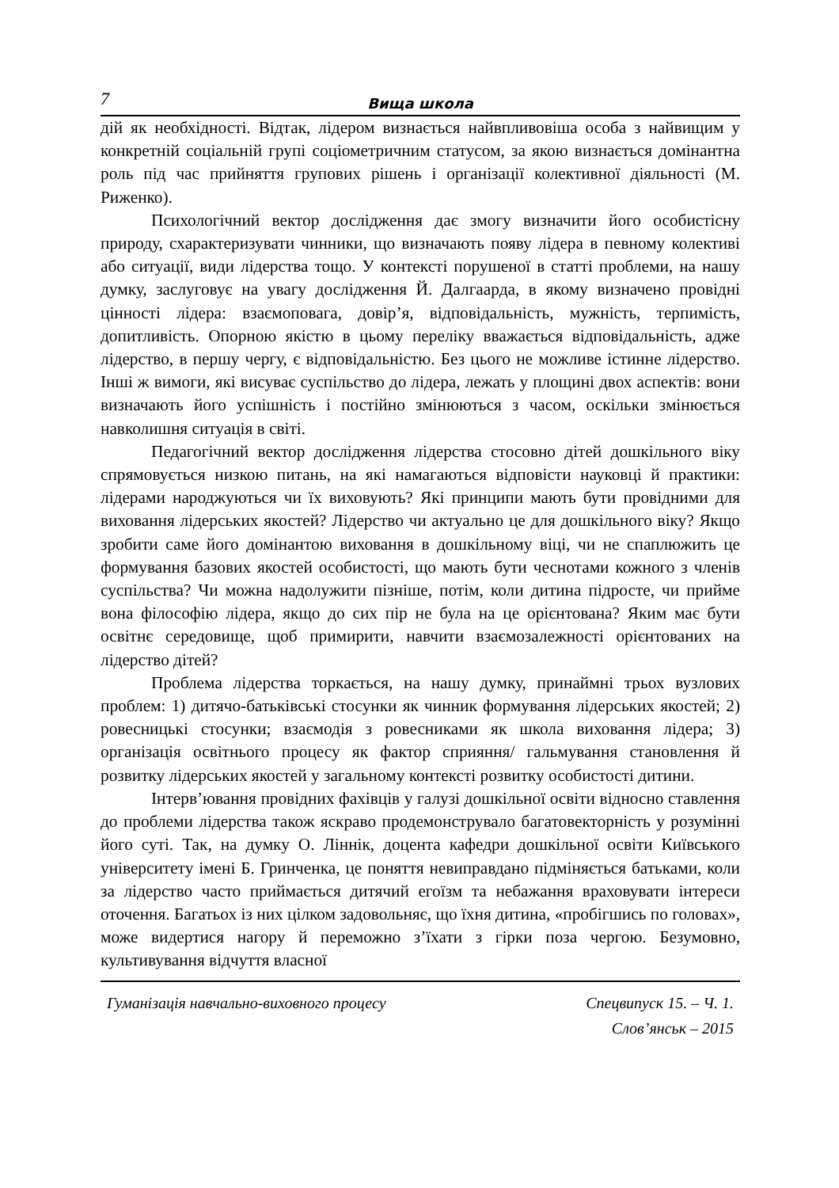7
Вища школа
дій як необхідності. Відтак, лідером визнається найвпливовіша особа з найвищим у конкретній соціальній групі соціометричним статусом, за якою визнається домінантна роль під час прийняття групових рішень і організації колективної діяльності (М. Риженко).
Психологічний вектор дослідження дає змогу визначити його особистісну природу, схарактеризувати чинники, що визначають появу лідера в певному колективі або ситуації, види лідерства тощо. У контексті порушеної в статті проблеми, на нашу думку, заслуговує на увагу дослідження Й. Далгаарда, в якому визначено провідні цінності лідера: взаємоповага, довір’я, відповідальність, мужність, терпимість, допитливість. Опорною якістю в цьому переліку вважається відповідальність, адже лідерство, в першу чергу, є відповідальністю. Без цього не можливе істинне лідерство. Інші ж вимоги, які висуває суспільство до лідера, лежать у площині двох аспектів: вони визначають його успішність і постійно змінюються з часом, оскільки змінюється навколишня ситуація в світі.
Педагогічний вектор дослідження лідерства стосовно дітей дошкільного віку спрямовується низкою питань, на які намагаються відповісти науковці й практики: лідерами народжуються чи їх виховують? Які принципи мають бути провідними для виховання лідерських якостей? Лідерство чи актуально це для дошкільного віку? Якщо зробити саме його домінантою виховання в дошкільному віці, чи не спаплюжить це формування базових якостей особистості, що мають бути чеснотами кожного з членів суспільства? Чи можна надолужити пізніше, потім, коли дитина підросте, чи прийме вона філософію лідера, якщо до сих пір не була на це орієнтована? Яким має бути освітнє середовище, щоб примирити, навчити взаємозалежності орієнтованих на лідерство дітей?
Проблема лідерства торкається, на нашу думку, принаймні трьох вузлових проблем: 1) дитячо-батьківські стосунки як чинник формування лідерських якостей; 2) ровесницькі стосунки; взаємодія з ровесниками як школа виховання лідера; 3) організація освітнього процесу як фактор сприяння/ гальмування становлення й розвитку лідерських якостей у загальному контексті розвитку особистості дитини.
Інтерв’ювання провідних фахівців у галузі дошкільної освіти відносно ставлення до проблеми лідерства також яскраво продемонструвало багатовекторність у розумінні його суті. Так, на думку О. Ліннік, доцента кафедри дошкільної освіти Київського університету імені Б. Гринченка, це поняття невиправдано підміняється батьками, коли за лідерство часто приймається дитячий егоїзм та небажання враховувати інтереси оточення. Багатьох із них цілком задовольняє, що їхня дитина, «пробігшись по головах», може видертися нагору й переможно з’їхати з гірки поза чергою. Безумовно, культивування відчуття власної
Гуманізація навчально-виховного процесу
Спецвипуск 15. – Ч. 1.
Слов’янськ – 2015